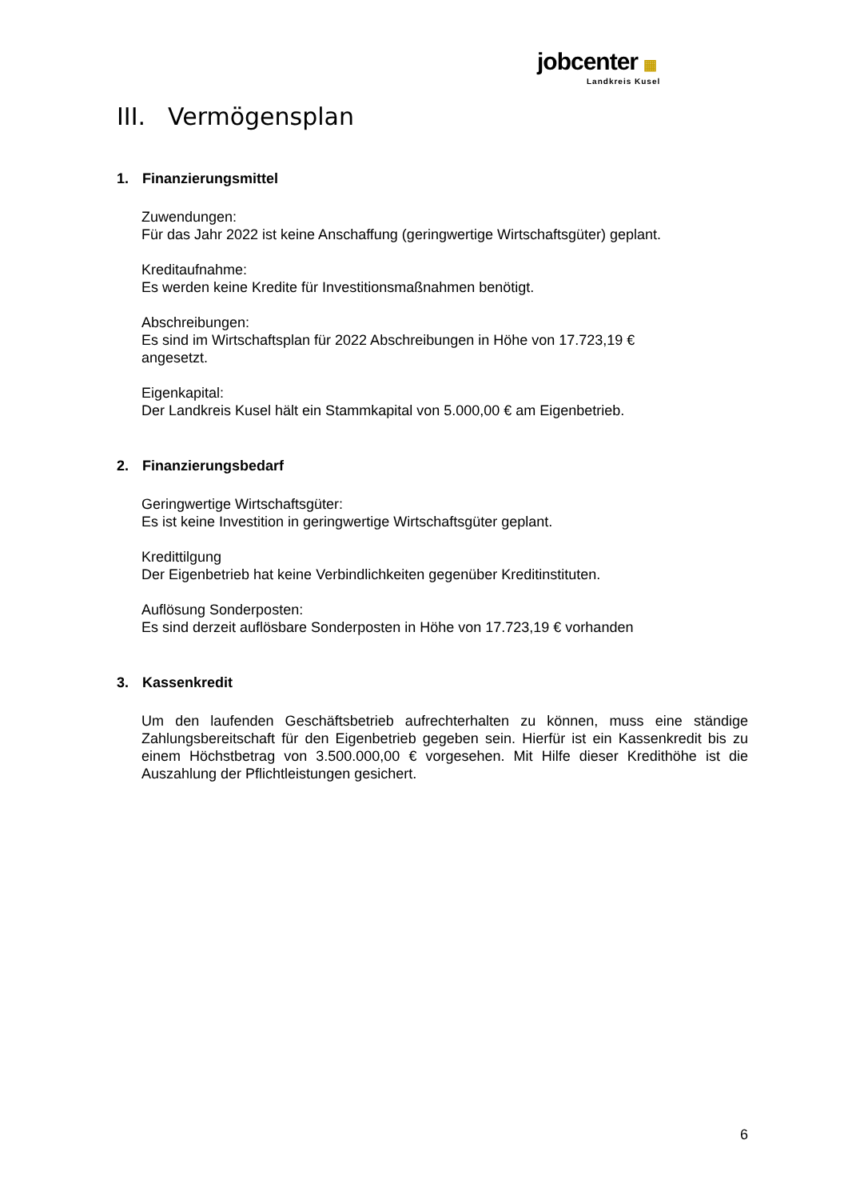jobcenter ▦
Landkreis Kusel
III. Vermögensplan
1. Finanzierungsmittel
Zuwendungen:
Für das Jahr 2022 ist keine Anschaffung (geringwertige Wirtschaftsgüter) geplant.
Kreditaufnahme:
Es werden keine Kredite für Investitionsmaßnahmen benötigt.
Abschreibungen:
Es sind im Wirtschaftsplan für 2022 Abschreibungen in Höhe von 17.723,19 €
angesetzt.
Eigenkapital:
Der Landkreis Kusel hält ein Stammkapital von 5.000,00 € am Eigenbetrieb.
2. Finanzierungsbedarf
Geringwertige Wirtschaftsgüter:
Es ist keine Investition in geringwertige Wirtschaftsgüter geplant.
Kredittilgung
Der Eigenbetrieb hat keine Verbindlichkeiten gegenüber Kreditinstituten.
Auflösung Sonderposten:
Es sind derzeit auflösbare Sonderposten in Höhe von 17.723,19 € vorhanden
3. Kassenkredit
Um den laufenden Geschäftsbetrieb aufrechterhalten zu können, muss eine ständige Zahlungsbereitschaft für den Eigenbetrieb gegeben sein. Hierfür ist ein Kassenkredit bis zu einem Höchstbetrag von 3.500.000,00 € vorgesehen. Mit Hilfe dieser Kredithöhe ist die Auszahlung der Pflichtleistungen gesichert.
6